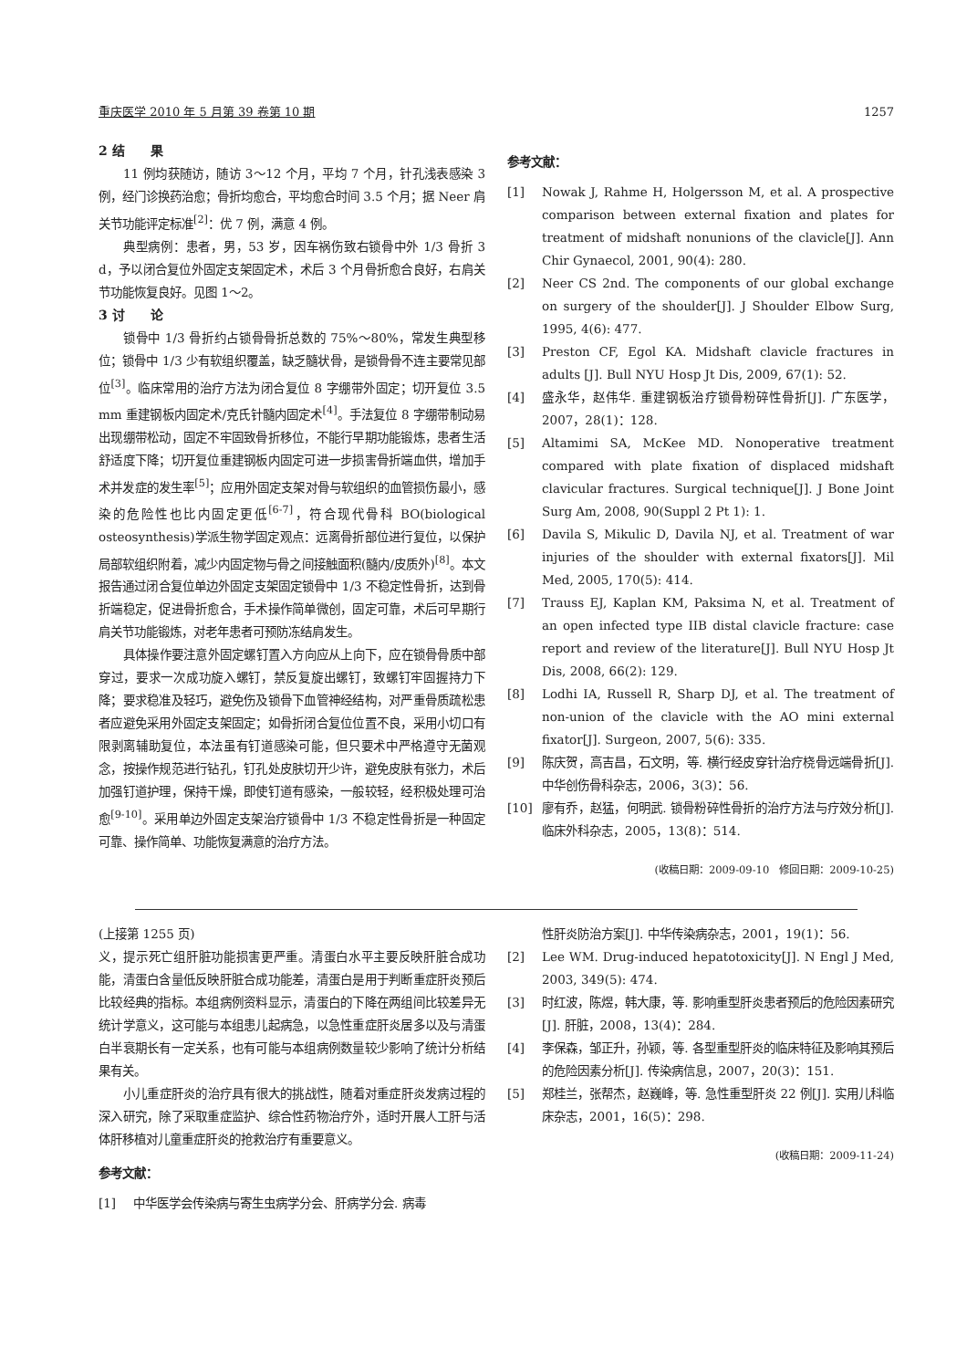重庆医学 2010 年 5 月第 39 卷第 10 期 1257
2 结　　果
11 例均获随访，随访 3～12 个月，平均 7 个月，针孔浅表感染 3 例，经门诊换药治愈；骨折均愈合，平均愈合时间 3.5 个月；据 Neer 肩关节功能评定标准<sup>[2]</sup>：优 7 例，满意 4 例。
典型病例：患者，男，53 岁，因车祸伤致右锁骨中外 1/3 骨折 3 d，予以闭合复位外固定支架固定术，术后 3 个月骨折愈合良好，右肩关节功能恢复良好。见图 1～2。
3 讨　　论
锁骨中 1/3 骨折约占锁骨骨折总数的 75%～80%，常发生典型移位；锁骨中 1/3 少有软组织覆盖，缺乏髓状骨，是锁骨骨不连主要常见部位<sup>[3]</sup>。临床常用的治疗方法为闭合复位 8 字绷带外固定；切开复位 3.5 mm 重建钢板内固定术/克氏针髓内固定术<sup>[4]</sup>。手法复位 8 字绷带制动易出现绷带松动，固定不牢固致骨折移位，不能行早期功能锻炼，患者生活舒适度下降；切开复位重建钢板内固定可进一步损害骨折端血供，增加手术并发症的发生率<sup>[5]</sup>；应用外固定支架对骨与软组织的血管损伤最小，感染的危险性也比内固定更低<sup>[6-7]</sup>，符合现代骨科 BO(biological osteosynthesis)学派生物学固定观点：远离骨折部位进行复位，以保护局部软组织附着，减少内固定物与骨之间接触面积(髓内/皮质外)<sup>[8]</sup>。本文报告通过闭合复位单边外固定支架固定锁骨中 1/3 不稳定性骨折，达到骨折端稳定，促进骨折愈合，手术操作简单微创，固定可靠，术后可早期行肩关节功能锻炼，对老年患者可预防冻结肩发生。
具体操作要注意外固定螺钉置入方向应从上向下，应在锁骨骨质中部穿过，要求一次成功旋入螺钉，禁反复旋出螺钉，致螺钉牢固握持力下降；要求稳准及轻巧，避免伤及锁骨下血管神经结构，对严重骨质疏松患者应避免采用外固定支架固定；如骨折闭合复位位置不良，采用小切口有限剥离辅助复位，本法虽有钉道感染可能，但只要术中严格遵守无菌观念，按操作规范进行钻孔，钉孔处皮肤切开少许，避免皮肤有张力，术后加强钉道护理，保持干燥，即使钉道有感染，一般较轻，经积极处理可治愈<sup>[9-10]</sup>。采用单边外固定支架治疗锁骨中 1/3 不稳定性骨折是一种固定可靠、操作简单、功能恢复满意的治疗方法。
参考文献：
[1] Nowak J, Rahme H, Holgersson M, et al. A prospective comparison between external fixation and plates for treatment of midshaft nonunions of the clavicle[J]. Ann Chir Gynaecol, 2001, 90(4): 280.
[2] Neer CS 2nd. The components of our global exchange on surgery of the shoulder[J]. J Shoulder Elbow Surg, 1995, 4(6): 477.
[3] Preston CF, Egol KA. Midshaft clavicle fractures in adults [J]. Bull NYU Hosp Jt Dis, 2009, 67(1): 52.
[4] 盛永华，赵伟华. 重建钢板治疗锁骨粉碎性骨折[J]. 广东医学，2007，28(1)：128.
[5] Altamimi SA, McKee MD. Nonoperative treatment compared with plate fixation of displaced midshaft clavicular fractures. Surgical technique[J]. J Bone Joint Surg Am, 2008, 90(Suppl 2 Pt 1): 1.
[6] Davila S, Mikulic D, Davila NJ, et al. Treatment of war injuries of the shoulder with external fixators[J]. Mil Med, 2005, 170(5): 414.
[7] Trauss EJ, Kaplan KM, Paksima N, et al. Treatment of an open infected type IIB distal clavicle fracture: case report and review of the literature[J]. Bull NYU Hosp Jt Dis, 2008, 66(2): 129.
[8] Lodhi IA, Russell R, Sharp DJ, et al. The treatment of non-union of the clavicle with the AO mini external fixator[J]. Surgeon, 2007, 5(6): 335.
[9] 陈庆贺，高吉昌，石文明，等. 横行经皮穿针治疗桡骨远端骨折[J]. 中华创伤骨科杂志，2006，3(3)：56.
[10] 廖有乔，赵猛，何明武. 锁骨粉碎性骨折的治疗方法与疗效分析[J]. 临床外科杂志，2005，13(8)：514.
(收稿日期：2009-09-10　修回日期：2009-10-25)
(上接第 1255 页)
义，提示死亡组肝脏功能损害更严重。清蛋白水平主要反映肝脏合成功能，清蛋白含量低反映肝脏合成功能差，清蛋白是用于判断重症肝炎预后比较经典的指标。本组病例资料显示，清蛋白的下降在两组间比较差异无统计学意义，这可能与本组患儿起病急，以急性重症肝炎居多以及与清蛋白半衰期长有一定关系，也有可能与本组病例数量较少影响了统计分析结果有关。
小儿重症肝炎的治疗具有很大的挑战性，随着对重症肝炎发病过程的深入研究，除了采取重症监护、综合性药物治疗外，适时开展人工肝与活体肝移植对儿童重症肝炎的抢救治疗有重要意义。
参考文献：
[1] 中华医学会传染病与寄生虫病学分会、肝病学分会. 病毒
性肝炎防治方案[J]. 中华传染病杂志，2001，19(1)：56.
[2] Lee WM. Drug-induced hepatotoxicity[J]. N Engl J Med, 2003, 349(5): 474.
[3] 时红波，陈煜，韩大康，等. 影响重型肝炎患者预后的危险因素研究[J]. 肝脏，2008，13(4)：284.
[4] 李保森，邹正升，孙颖，等. 各型重型肝炎的临床特征及影响其预后的危险因素分析[J]. 传染病信息，2007，20(3)：151.
[5] 郑桂兰，张帮杰，赵巍峰，等. 急性重型肝炎 22 例[J]. 实用儿科临床杂志，2001，16(5)：298.
(收稿日期：2009-11-24)